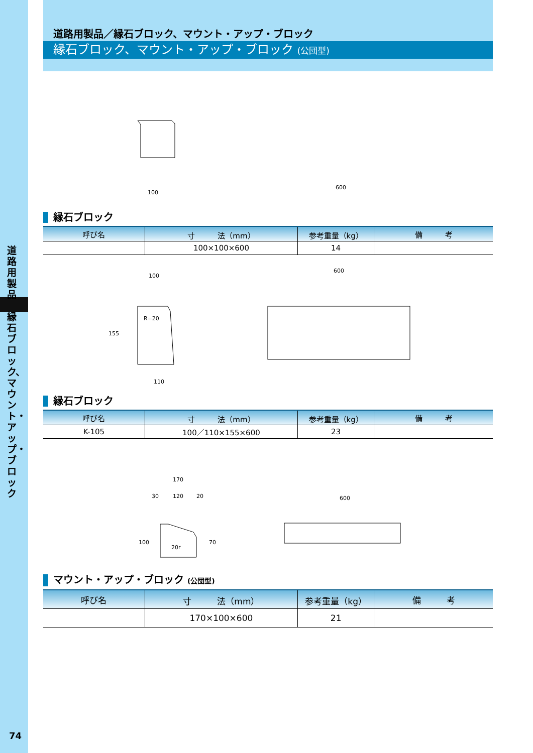道路用製品
縁石ブロック、マウント・アップ・ブロック
74
道路用製品／縁石ブロック、マウント・アップ・ブロック
縁石ブロック、マウント・アップ・ブロック (公団型)
100
600
縁石ブロック
| 呼び名 | 寸 法（mm） | 参考重量（kg） | 備 考 |
| --- | --- | --- | --- |
| | 100×100×600 | 14 | |
100
110
155
R=20
600
縁石ブロック
| 呼び名 | 寸 法（mm） | 参考重量（kg） | 備 考 |
| --- | --- | --- | --- |
| K-105 | 100／110×155×600 | 23 | |
170
30
120
20
100
70
20r
600
マウント・アップ・ブロック (公団型)
| 呼び名 | 寸 法（mm） | 参考重量（kg） | 備 考 |
| --- | --- | --- | --- |
| | 170×100×600 | 21 | |